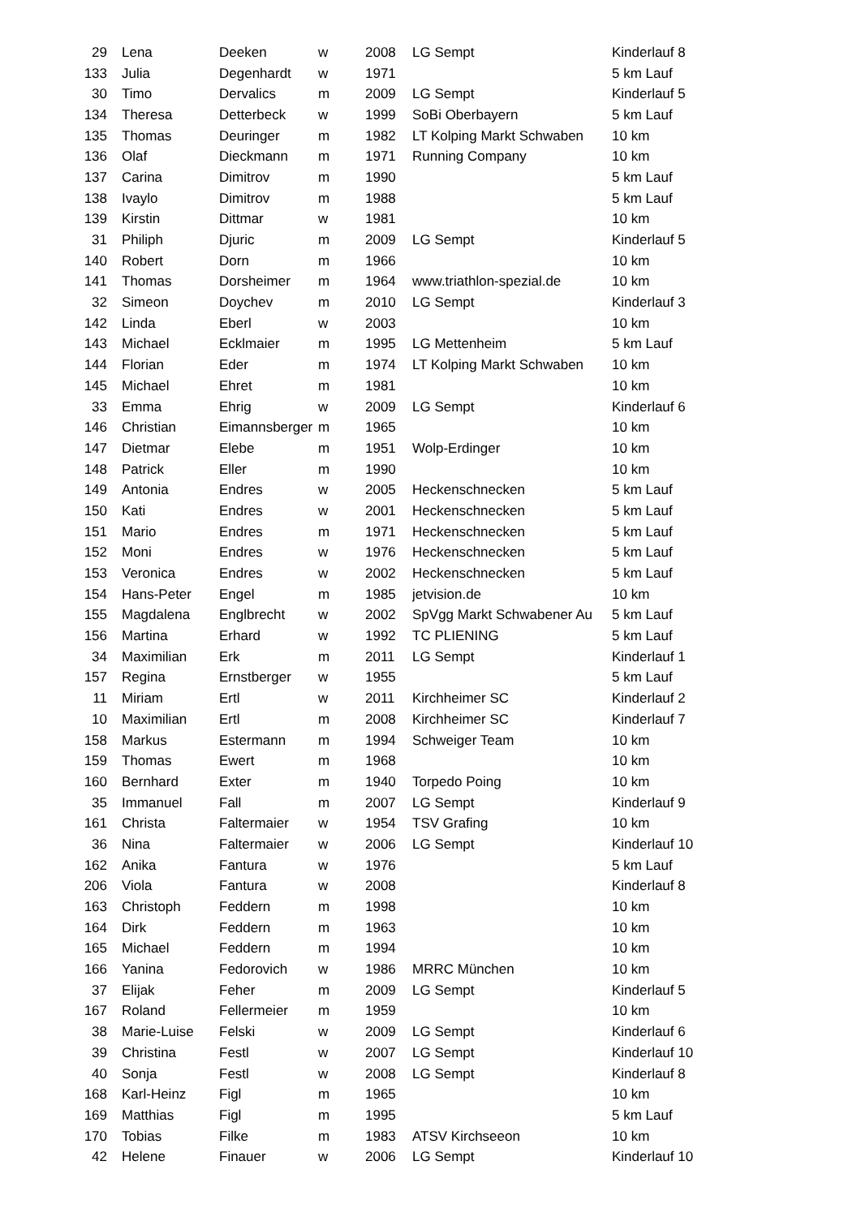| 29 | Lena | Deeken | w | 2008 | LG Sempt | Kinderlauf 8 |
| 133 | Julia | Degenhardt | w | 1971 | | 5 km Lauf |
| 30 | Timo | Dervalics | m | 2009 | LG Sempt | Kinderlauf 5 |
| 134 | Theresa | Detterbeck | w | 1999 | SoBi Oberbayern | 5 km Lauf |
| 135 | Thomas | Deuringer | m | 1982 | LT Kolping Markt Schwaben | 10 km |
| 136 | Olaf | Dieckmann | m | 1971 | Running Company | 10 km |
| 137 | Carina | Dimitrov | m | 1990 | | 5 km Lauf |
| 138 | Ivaylo | Dimitrov | m | 1988 | | 5 km Lauf |
| 139 | Kirstin | Dittmar | w | 1981 | | 10 km |
| 31 | Philiph | Djuric | m | 2009 | LG Sempt | Kinderlauf 5 |
| 140 | Robert | Dorn | m | 1966 | | 10 km |
| 141 | Thomas | Dorsheimer | m | 1964 | www.triathlon-spezial.de | 10 km |
| 32 | Simeon | Doychev | m | 2010 | LG Sempt | Kinderlauf 3 |
| 142 | Linda | Eberl | w | 2003 | | 10 km |
| 143 | Michael | Ecklmaier | m | 1995 | LG Mettenheim | 5 km Lauf |
| 144 | Florian | Eder | m | 1974 | LT Kolping Markt Schwaben | 10 km |
| 145 | Michael | Ehret | m | 1981 | | 10 km |
| 33 | Emma | Ehrig | w | 2009 | LG Sempt | Kinderlauf 6 |
| 146 | Christian | Eimannsberger | m | 1965 | | 10 km |
| 147 | Dietmar | Elebe | m | 1951 | Wolp-Erdinger | 10 km |
| 148 | Patrick | Eller | m | 1990 | | 10 km |
| 149 | Antonia | Endres | w | 2005 | Heckenschnecken | 5 km Lauf |
| 150 | Kati | Endres | w | 2001 | Heckenschnecken | 5 km Lauf |
| 151 | Mario | Endres | m | 1971 | Heckenschnecken | 5 km Lauf |
| 152 | Moni | Endres | w | 1976 | Heckenschnecken | 5 km Lauf |
| 153 | Veronica | Endres | w | 2002 | Heckenschnecken | 5 km Lauf |
| 154 | Hans-Peter | Engel | m | 1985 | jetvision.de | 10 km |
| 155 | Magdalena | Englbrecht | w | 2002 | SpVgg Markt Schwabener Au | 5 km Lauf |
| 156 | Martina | Erhard | w | 1992 | TC PLIENING | 5 km Lauf |
| 34 | Maximilian | Erk | m | 2011 | LG Sempt | Kinderlauf 1 |
| 157 | Regina | Ernstberger | w | 1955 | | 5 km Lauf |
| 11 | Miriam | Ertl | w | 2011 | Kirchheimer SC | Kinderlauf 2 |
| 10 | Maximilian | Ertl | m | 2008 | Kirchheimer SC | Kinderlauf 7 |
| 158 | Markus | Estermann | m | 1994 | Schweiger Team | 10 km |
| 159 | Thomas | Ewert | m | 1968 | | 10 km |
| 160 | Bernhard | Exter | m | 1940 | Torpedo Poing | 10 km |
| 35 | Immanuel | Fall | m | 2007 | LG Sempt | Kinderlauf 9 |
| 161 | Christa | Faltermaier | w | 1954 | TSV Grafing | 10 km |
| 36 | Nina | Faltermaier | w | 2006 | LG Sempt | Kinderlauf 10 |
| 162 | Anika | Fantura | w | 1976 | | 5 km Lauf |
| 206 | Viola | Fantura | w | 2008 | | Kinderlauf 8 |
| 163 | Christoph | Feddern | m | 1998 | | 10 km |
| 164 | Dirk | Feddern | m | 1963 | | 10 km |
| 165 | Michael | Feddern | m | 1994 | | 10 km |
| 166 | Yanina | Fedorovich | w | 1986 | MRRC München | 10 km |
| 37 | Elijak | Feher | m | 2009 | LG Sempt | Kinderlauf 5 |
| 167 | Roland | Fellermeier | m | 1959 | | 10 km |
| 38 | Marie-Luise | Felski | w | 2009 | LG Sempt | Kinderlauf 6 |
| 39 | Christina | Festl | w | 2007 | LG Sempt | Kinderlauf 10 |
| 40 | Sonja | Festl | w | 2008 | LG Sempt | Kinderlauf 8 |
| 168 | Karl-Heinz | Figl | m | 1965 | | 10 km |
| 169 | Matthias | Figl | m | 1995 | | 5 km Lauf |
| 170 | Tobias | Filke | m | 1983 | ATSV Kirchseeon | 10 km |
| 42 | Helene | Finauer | w | 2006 | LG Sempt | Kinderlauf 10 |